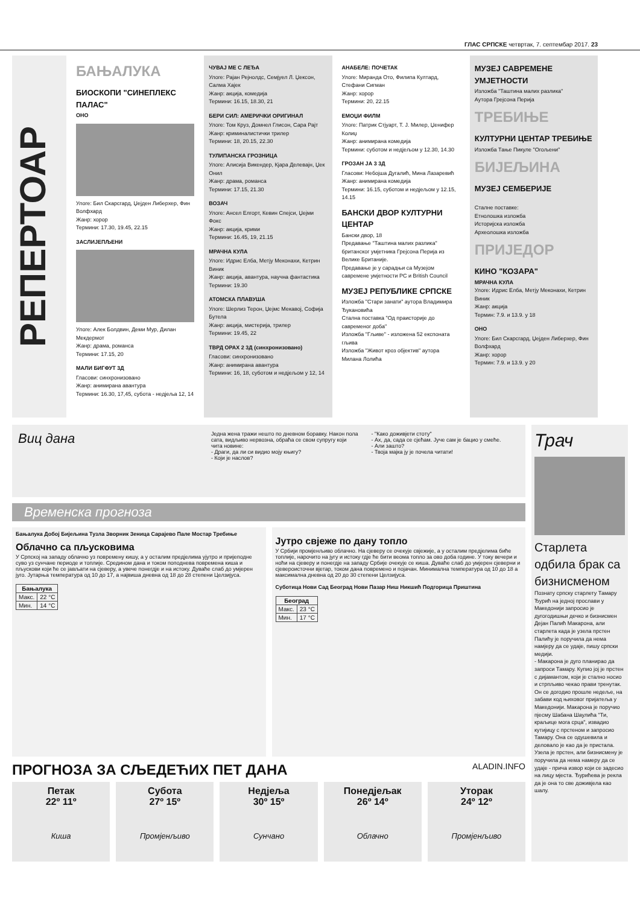ГЛАС СРПСКЕ четвртак, 7. септембар 2017. 23
РЕПЕРТОАР
БАЊАЛУКА
БИОСКОПИ "СИНЕПЛЕКС ПАЛАС"
ОНО
Улоге: Бил Скарсгард, Џејден Либерхер, Фин Волфхард
Жанр: хорор
Термини: 17.30, 19.45, 22.15
ЗАСЛИЈЕПЉЕНИ
Улоге: Алек Болдвин, Деми Мур, Дилан Мекдермот
Жанр: драма, романса
Термини: 17.15, 20
МАЛИ БИГФУТ 3Д
Гласови: синхронизовано
Жанр: анимирана авантура
Термини: 16.30, 17,45, субота - недјеља 12, 14
ЧУВАЈ МЕ С ЛЕЂА
Улоге: Рајан Рејнолдс, Семјуел Л. Џексон, Салма Хајек
Жанр: акција, комедија
Термини: 16.15, 18.30, 21
БЕРИ СИЛ: АМЕРИЧКИ ОРИГИНАЛ
Улоге: Том Круз, Домнел Глисон, Сара Рајт
Жанр: криминалистички трилер
Термини: 18, 20.15, 22.30
ТУЛИПАНСКА ГРОЗНИЦА
Улоге: Алисија Викендер, Кјара Делевајн, Џек Онил
Жанр: драма, романса
Термини: 17.15, 21.30
ВОЗАЧ
Улоге: Ансел Елгорт, Кевин Спејси, Џејми Фокс
Жанр: акција, крими
Термини: 16.45, 19, 21.15
МРАЧНА КУЛА
Улоге: Идрис Елба, Метју Меконахи, Кетрин Виник
Жанр: акција, авантура, научна фантастика
Термини: 19.30
АТОМСКА ПЛАВУША
Улоге: Шерлиз Терон, Џејмс Мекавој, Софија Бутела
Жанр: акција, мистерија, трилер
Термини: 19.45, 22
ТВРД ОРАХ 2 3Д (синхронизовано)
Гласови: синхронизовано
Жанр: анимирана авантура
Термини: 16, 18, суботом и недјељом у 12, 14
АНАБЕЛЕ: ПОЧЕТАК
Улоге: Миранда Ото, Филипа Култард, Стефани Сигман
Жанр: хорор
Термини: 20, 22.15
ЕМОЏИ ФИЛМ
Улоге: Патрик Стјуарт, Т. Ј. Милер, Џенифер Колиџ
Жанр: анимирана комедија
Термини: суботом и недјељом у 12.30, 14.30
ГРОЗАН ЈА 3 3Д
Гласови: Небојша Дугалић, Мина Лазаревић
Жанр: анимирана комедија
Термини: 16.15, суботом и недјељом у 12.15, 14.15
БАНСКИ ДВОР КУЛТУРНИ ЦЕНТАР
Бански двор, 18
Предавање "Таштина малих разлика" британског умјетника Грејсона Перија из Велике Британије.
Предавање је у сарадњи са Музејом савремене умјетности РС и British Council
МУЗЕЈ РЕПУБЛИКЕ СРПСКЕ
Изложба "Стари занати" аутора Владимира Ђукановића
Стална поставка "Од праисторије до савременог доба"
Изложба "Гљиве" - изложена 52 експоната гљива
Изложба "Живот кроз објектив" аутора Милана Лолића
МУЗЕЈ САВРЕМЕНЕ УМЈЕТНОСТИ
Изложба "Таштина малих разлика"
Аутора Грејсона Перија
ТРЕБИЊЕ
КУЛТУРНИ ЦЕНТАР ТРЕБИЊЕ
Изложба Тање Пикуле "Огољени"
БИЈЕЉИНА
МУЗЕЈ СЕМБЕРИЈЕ
Сталне поставке:
Етнолошка изложба
Историјска изложба
Археолошка изложба
ПРИЈЕДОР
КИНО "КОЗАРА"
МРАЧНА КУЛА
Улоге: Идрис Елба, Метју Меконахи, Кетрин Виник
Жанр: акција
Термин: 7.9. и 13.9. у 18
ОНО
Улоге: Бил Скарсгард, Џејден Либерхер, Фин Волфхард
Жанр: хорор
Термин: 7.9. и 13.9. у 20
Виц дана
Једна жена тражи нешто по дневном боравку. Након пола сата, видљиво нервозна, обраћа се свом супругу који чита новине:
- Драги, да ли си видио моју књигу?
- Који је наслов?
- "Како доживјети стоту"
- Ах, да, сада се сјећам. Јуче сам је бацио у смеће.
- Али зашто?
- Твоја мајка ју је почела читати!
Временска прогноза
Бањалука Добој Бијељина Тузла Зворник Зеница Сарајево Пале Мостар Требиње
Облачно са пљусковима
У Српској на западу облачно уз повремену кишу, а у осталим предјелима ујутро и пријеподне суво уз сунчане периоде и топлије. Средином дана и током поподнева повремена киша и пљускови који ће се јављати на сјеверу, а увече понегдје и на истоку. Дуваће слаб до умјерен југо. Јутарња температура од 10 до 17, а највиша дневна од 18 до 28 степени Целзијуса.
| Бањалука | |
| --- | --- |
| Макс. | 22 °C |
| Мин. | 14 °C |
Јутро свјеже по дану топло
У Србији промјенљиво облачно. На сјеверу се очекује свјежије, а у осталим предјелима биће топлије, нарочито на југу и истоку гдје ће бити веома топло за ово доба године. У току вечери и ноћи на сјеверу и понегдје на западу Србије очекује се киша. Дуваће слаб до умјерен сјеверни и сјеверoисточни вјетар, током дана повремено и појачан. Минимална температура од 10 до 18 а максимална дневна од 20 до 30 степени Целзијуса.
Суботица Нови Сад Београд Нови Пазар Ниш Никшић Подгорица Приштина
| Београд | |
| --- | --- |
| Макс. | 23 °C |
| Мин. | 17 °C |
ПРОГНОЗА ЗА СЉЕДЕЋИХ ПЕТ ДАНА ALADIN.INFO
Петак
22º 11º
Киша
Субота
27º 15º
Промјенљиво
Недјеља
30º 15º
Сунчано
Понедјељак
26º 14º
Облачно
Уторак
24º 12º
Промјенљиво
Трач
Старлета одбила брак са бизнисменом
Познату српску старлету Тамару Ђурић на једној прослави у Македонији запросио је дугогодишњи дечко и бизнисмен Дејан Палић Макарона, али старлета када је узела прстен Палићу је поручила да нема намјеру да се удаје, пишу српски медији.
- Макарона је дуго планирао да запроси Тамару. Купио јој је прстен с дијамантом, који је стално носио и стрпљиво чекао прави тренутак. Он се догодио прошле недеље, на забави код њиховог пријатеља у Македонији. Макарона је поручио пјесму Шабана Шаулића "Ти, краљице мога срца", извадио кутијицу с прстеном и запросио Тамару. Она се одушевила и деловало је као да је пристала. Узела је прстен, али бизнисмену је поручила да нема намеру да се удаје - прича извор који се задесио на лицу мјеста. Ђурићева је рекла да је она то све доживјела као шалу.